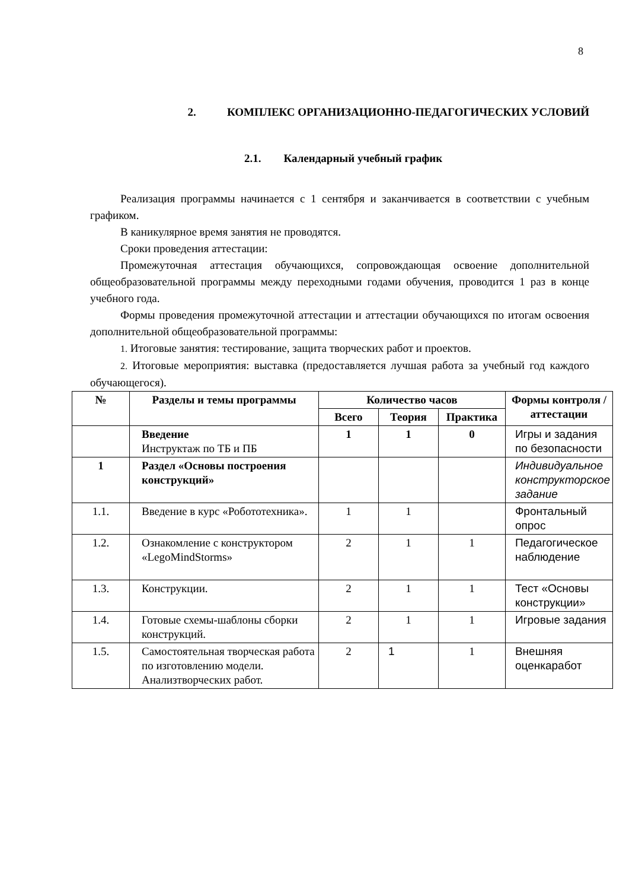8
2. КОМПЛЕКС ОРГАНИЗАЦИОННО-ПЕДАГОГИЧЕСКИХ УСЛОВИЙ
2.1. Календарный учебный график
Реализация программы начинается с 1 сентября и заканчивается в соответствии с учебным графиком.
В каникулярное время занятия не проводятся.
Сроки проведения аттестации:
Промежуточная аттестация обучающихся, сопровождающая освоение дополнительной общеобразовательной программы между переходными годами обучения, проводится 1 раз в конце учебного года.
Формы проведения промежуточной аттестации и аттестации обучающихся по итогам освоения дополнительной общеобразовательной программы:
1. Итоговые занятия: тестирование, защита творческих работ и проектов.
2. Итоговые мероприятия: выставка (предоставляется лучшая работа за учебный год каждого обучающегося).
| № | Разделы и темы программы | Количество часов | | | Формы контроля / аттестации |
| --- | --- | --- | --- | --- | --- |
| | | Всего | Теория | Практика | |
| | Введение Инструктаж по ТБ и ПБ | 1 | 1 | 0 | Игры и задания по безопасности |
| 1 | Раздел «Основы построения конструкций» | | | | Индивидуальное конструкторское задание |
| 1.1. | Введение в курс «Робототехника». | 1 | 1 | | Фронтальный опрос |
| 1.2. | Ознакомление с конструктором «LegoMindStorms» | 2 | 1 | 1 | Педагогическое наблюдение |
| 1.3. | Конструкции. | 2 | 1 | 1 | Тест «Основы конструкции» |
| 1.4. | Готовые схемы-шаблоны сборки конструкций. | 2 | 1 | 1 | Игровые задания |
| 1.5. | Самостоятельная творческая работа по изготовлению модели. Анализтворческих работ. | 2 | 1 | 1 | Внешняя оценкаработ |